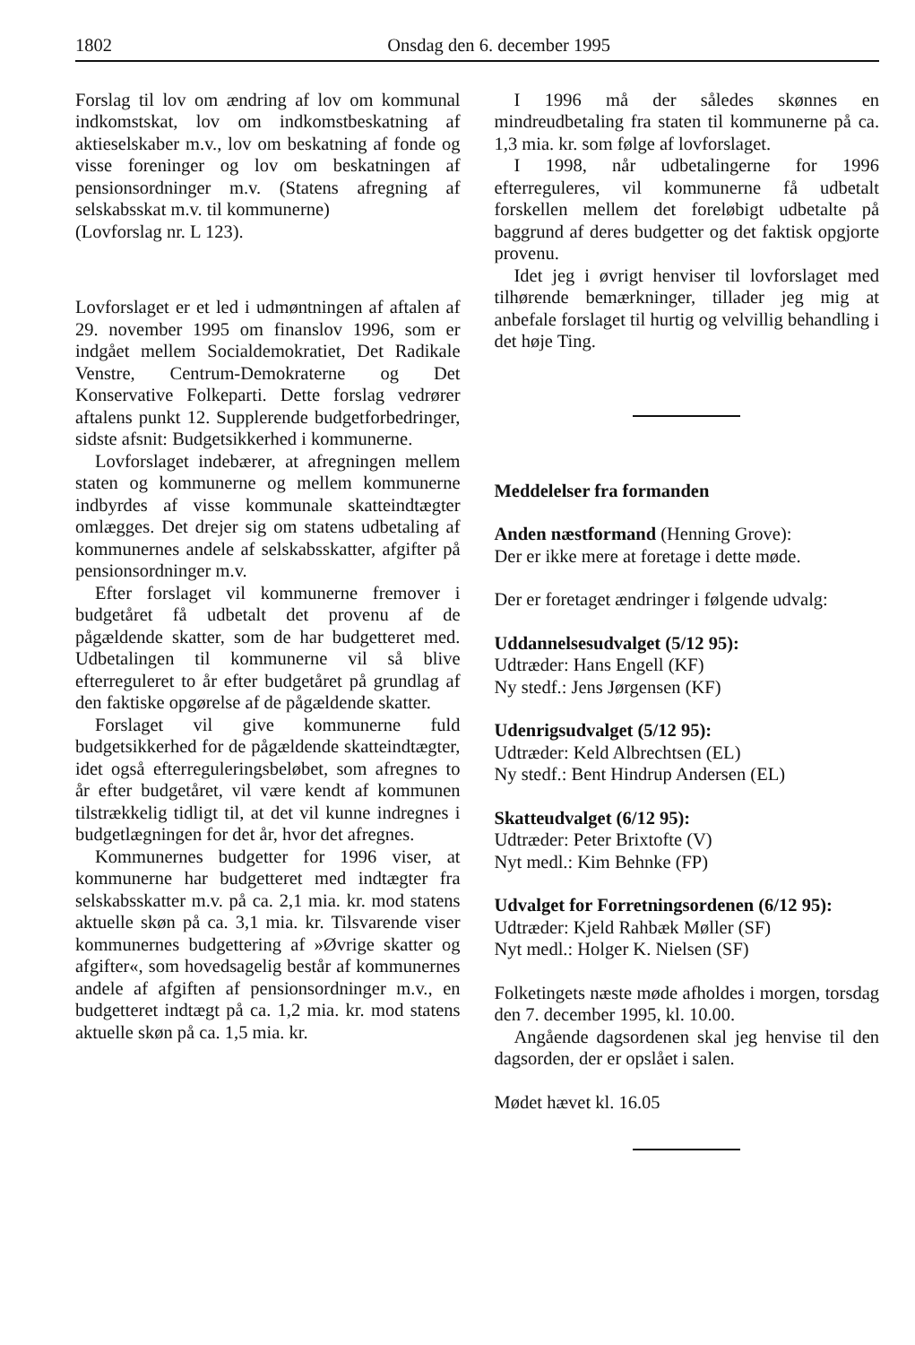1802 Onsdag den 6. december 1995
Forslag til lov om ændring af lov om kommunal indkomstskat, lov om indkomstbeskatning af aktieselskaber m.v., lov om beskatning af fonde og visse foreninger og lov om beskatningen af pensionsordninger m.v. (Statens afregning af selskabsskat m.v. til kommunerne)
(Lovforslag nr. L 123).
Lovforslaget er et led i udmøntningen af aftalen af 29. november 1995 om finanslov 1996, som er indgået mellem Socialdemokratiet, Det Radikale Venstre, Centrum-Demokraterne og Det Konservative Folkeparti. Dette forslag vedrører aftalens punkt 12. Supplerende budgetforbedringer, sidste afsnit: Budgetsikkerhed i kommunerne.
Lovforslaget indebærer, at afregningen mellem staten og kommunerne og mellem kommunerne indbyrdes af visse kommunale skatteindtægter omlægges. Det drejer sig om statens udbetaling af kommunernes andele af selskabsskatter, afgifter på pensionsordninger m.v.
Efter forslaget vil kommunerne fremover i budgetåret få udbetalt det provenu af de pågældende skatter, som de har budgetteret med. Udbetalingen til kommunerne vil så blive efterreguleret to år efter budgetåret på grundlag af den faktiske opgørelse af de pågældende skatter.
Forslaget vil give kommunerne fuld budgetsikkerhed for de pågældende skatteindtægter, idet også efterreguleringsbeløbet, som afregnes to år efter budgetåret, vil være kendt af kommunen tilstrækkelig tidligt til, at det vil kunne indregnes i budgetlægningen for det år, hvor det afregnes.
Kommunernes budgetter for 1996 viser, at kommunerne har budgetteret med indtægter fra selskabsskatter m.v. på ca. 2,1 mia. kr. mod statens aktuelle skøn på ca. 3,1 mia. kr. Tilsvarende viser kommunernes budgettering af »Øvrige skatter og afgifter«, som hovedsagelig består af kommunernes andele af afgiften af pensionsordninger m.v., en budgetteret indtægt på ca. 1,2 mia. kr. mod statens aktuelle skøn på ca. 1,5 mia. kr.
I 1996 må der således skønnes en mindreudbetaling fra staten til kommunerne på ca. 1,3 mia. kr. som følge af lovforslaget.
I 1998, når udbetalingerne for 1996 efterreguleres, vil kommunerne få udbetalt forskellen mellem det foreløbigt udbetalte på baggrund af deres budgetter og det faktisk opgjorte provenu.
Idet jeg i øvrigt henviser til lovforslaget med tilhørende bemærkninger, tillader jeg mig at anbefale forslaget til hurtig og velvillig behandling i det høje Ting.
Meddelelser fra formanden
Anden næstformand (Henning Grove):
Der er ikke mere at foretage i dette møde.
Der er foretaget ændringer i følgende udvalg:
Uddannelsesudvalget (5/12 95):
Udtræder: Hans Engell (KF)
Ny stedf.: Jens Jørgensen (KF)
Udenrigsudvalget (5/12 95):
Udtræder: Keld Albrechtsen (EL)
Ny stedf.: Bent Hindrup Andersen (EL)
Skatteudvalget (6/12 95):
Udtræder: Peter Brixtofte (V)
Nyt medl.: Kim Behnke (FP)
Udvalget for Forretningsordenen (6/12 95):
Udtræder: Kjeld Rahbæk Møller (SF)
Nyt medl.: Holger K. Nielsen (SF)
Folketingets næste møde afholdes i morgen, torsdag den 7. december 1995, kl. 10.00.
Angående dagsordenen skal jeg henvise til den dagsorden, der er opslået i salen.
Mødet hævet kl. 16.05